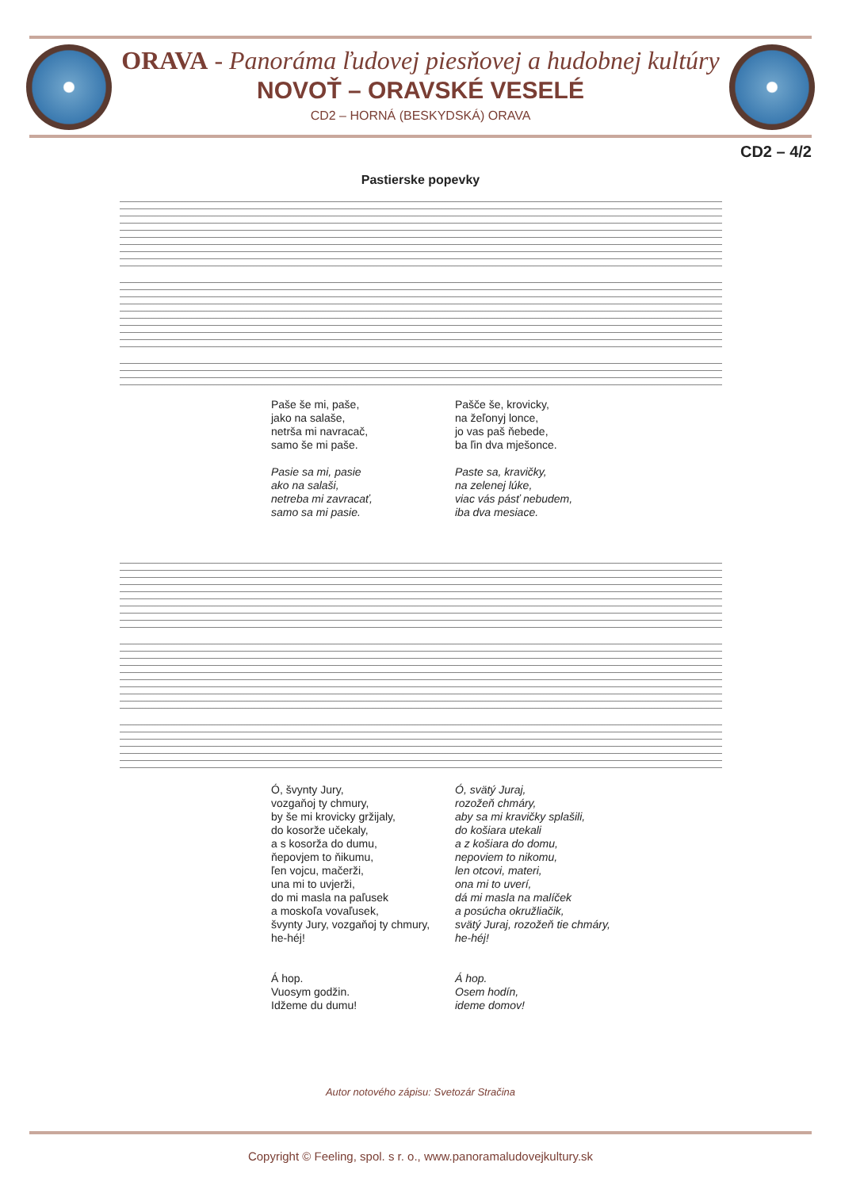ORAVA - Panoráma ľudovej piesňovej a hudobnej kultúry
NOVOŤ – ORAVSKÉ VESELÉ
CD2 – HORNÁ (BESKYDSKÁ) ORAVA
CD2 – 4/2
Pastierske popevky
Paše še mi, paše,
jako na salaše,
netrša mi navracač,
samo še mi paše.
Pasie sa mi, pasie
ako na salaši,
netreba mi zavracať,
samo sa mi pasie.
Pašče še, krovicky,
na žeľonyj lonce,
jo vas paš ňebede,
ba ľin dva mješonce.
Paste sa, kravičky,
na zelenej lúke,
viac vás pásť nebudem,
iba dva mesiace.
Ó, švynty Jury,
vozgaňoj ty chmury,
by še mi krovicky gržijaly,
do kosorže učekaly,
a s kosorža do dumu,
ňepovjem to ňikumu,
ľen vojcu, mačerži,
una mi to uvjerži,
do mi masla na paľusek
a moskoľa vovaľusek,
švynty Jury, vozgaňoj ty chmury,
he-héj!
Á hop.
Vuosym godžin.
Idžeme du dumu!
Ó, svätý Juraj,
rozožeň chmáry,
aby sa mi kravičky splašili,
do košiara utekali
a z košiara do domu,
nepoviem to nikomu,
len otcovi, materi,
ona mi to uverí,
dá mi masla na malíček
a posúcha okružliačik,
svätý Juraj, rozožeň tie chmáry,
he-héj!
Á hop.
Osem hodín,
ideme domov!
Autor notového zápisu: Svetozár Stračina
Copyright © Feeling, spol. s r. o., www.panoramaludovejkultury.sk